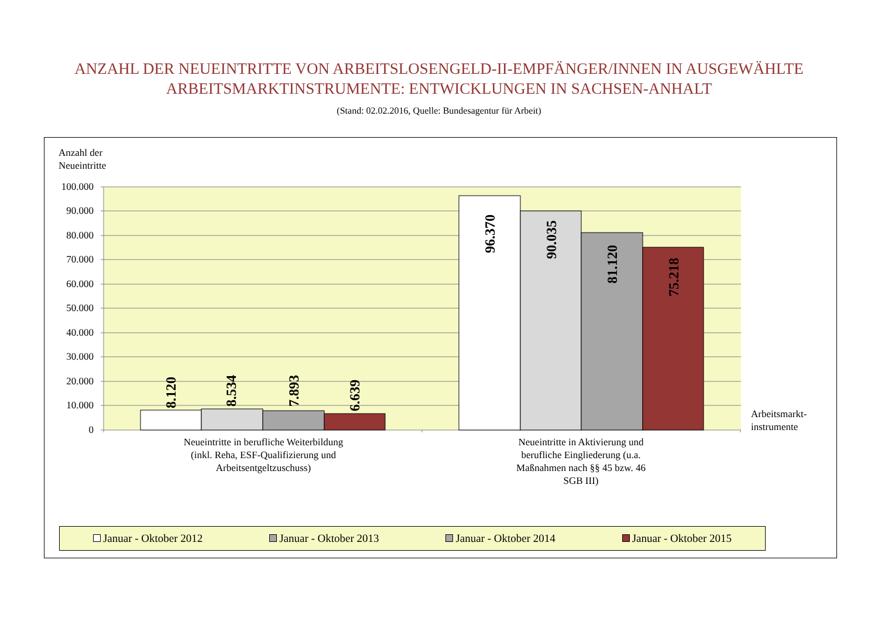ANZAHL DER NEUEINTRITTE VON ARBEITSLOSENGELD-II-EMPFÄNGER/INNEN IN AUSGEWÄHLTE
ARBEITSMARKTINSTRUMENTE: ENTWICKLUNGEN IN SACHSEN-ANHALT
(Stand: 02.02.2016, Quelle: Bundesagentur für Arbeit)
Anzahl der
Neueintritte
100.000
90.000
80.000
70.000
60.000
50.000
40.000
30.000
20.000
10.000
0
8.120
8.534
7.893
6.639
96.370
90.035
81.120
75.218
Arbeitsmarkt-
instrumente
Neueintritte in berufliche Weiterbildung (inkl. Reha, ESF-Qualifizierung und Arbeitsentgeltzuschuss)
Neueintritte in Aktivierung und berufliche Eingliederung (u.a. Maßnahmen nach §§ 45 bzw. 46 SGB III)
Januar - Oktober 2012 Januar - Oktober 2013 Januar - Oktober 2014 Januar - Oktober 2015